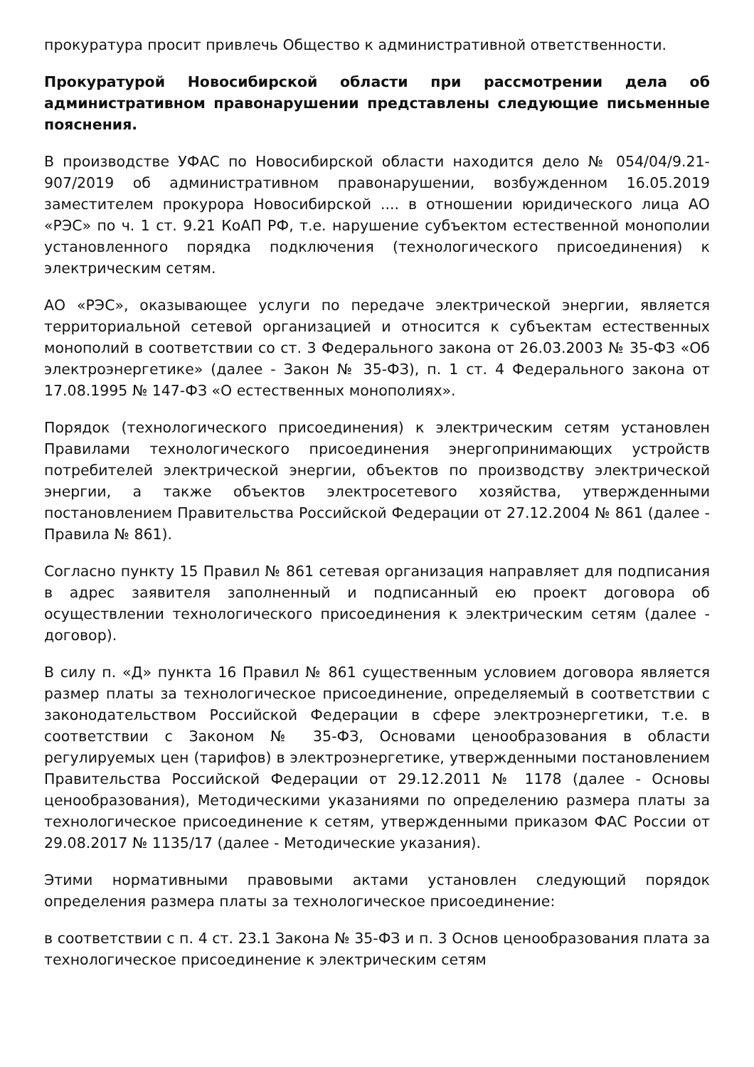прокуратура просит привлечь Общество к административной ответственности.
Прокуратурой Новосибирской области при рассмотрении дела об административном правонарушении представлены следующие письменные пояснения.
В производстве УФАС по Новосибирской области находится дело № 054/04/9.21-907/2019 об административном правонарушении, возбужденном 16.05.2019 заместителем прокурора Новосибирской .... в отношении юридического лица АО «РЭС» по ч. 1 ст. 9.21 КоАП РФ, т.е. нарушение субъектом естественной монополии установленного порядка подключения (технологического присоединения) к электрическим сетям.
АО «РЭС», оказывающее услуги по передаче электрической энергии, является территориальной сетевой организацией и относится к субъектам естественных монополий в соответствии со ст. 3 Федерального закона от 26.03.2003 № 35-ФЗ «Об электроэнергетике» (далее - Закон № 35-ФЗ), п. 1 ст. 4 Федерального закона от 17.08.1995 № 147-ФЗ «О естественных монополиях».
Порядок (технологического присоединения) к электрическим сетям установлен Правилами технологического присоединения энергопринимающих устройств потребителей электрической энергии, объектов по производству электрической энергии, а также объектов электросетевого хозяйства, утвержденными постановлением Правительства Российской Федерации от 27.12.2004 № 861 (далее - Правила № 861).
Согласно пункту 15 Правил № 861 сетевая организация направляет для подписания в адрес заявителя заполненный и подписанный ею проект договора об осуществлении технологического присоединения к электрическим сетям (далее - договор).
В силу п. «Д» пункта 16 Правил № 861 существенным условием договора является размер платы за технологическое присоединение, определяемый в соответствии с законодательством Российской Федерации в сфере электроэнергетики, т.е. в соответствии с Законом № 35-ФЗ, Основами ценообразования в области регулируемых цен (тарифов) в электроэнергетике, утвержденными постановлением Правительства Российской Федерации от 29.12.2011 № 1178 (далее - Основы ценообразования), Методическими указаниями по определению размера платы за технологическое присоединение к сетям, утвержденными приказом ФАС России от 29.08.2017 № 1135/17 (далее - Методические указания).
Этими нормативными правовыми актами установлен следующий порядок определения размера платы за технологическое присоединение:
в соответствии с п. 4 ст. 23.1 Закона № 35-ФЗ и п. 3 Основ ценообразования плата за технологическое присоединение к электрическим сетям